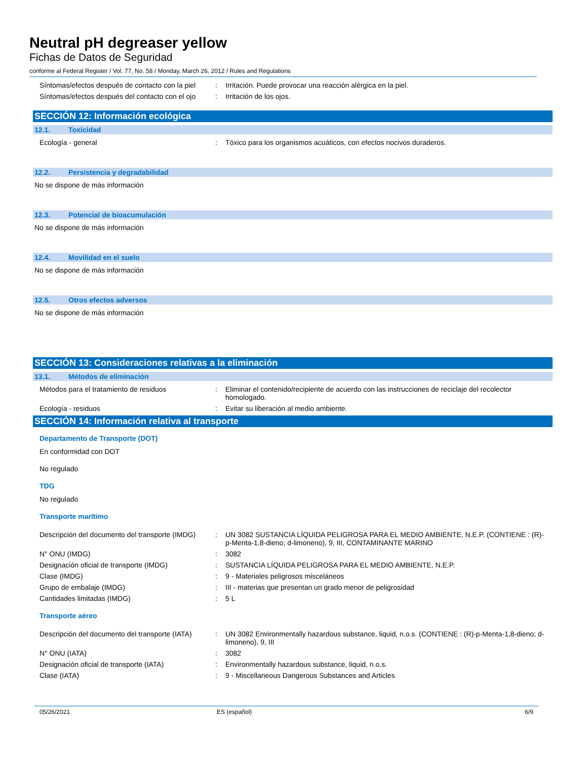Neutral pH degreaser yellow
Fichas de Datos de Seguridad
conforme al Federal Register / Vol. 77, No. 58 / Monday, March 26, 2012 / Rules and Regulations
Síntomas/efectos después de contacto con la piel
: Irritación. Puede provocar una reacción alérgica en la piel.
Síntomas/efectos después del contacto con el ojo
: Irritación de los ojos.
SECCIÓN 12: Información ecológica
12.1. Toxicidad
Ecología - general : Tóxico para los organismos acuáticos, con efectos nocivos duraderos.
12.2. Persistencia y degradabilidad
No se dispone de más información
12.3. Potencial de bioacumulación
No se dispone de más información
12.4. Movilidad en el suelo
No se dispone de más información
12.5. Otros efectos adversos
No se dispone de más información
SECCIÓN 13: Consideraciones relativas a la eliminación
13.1. Métodos de eliminación
Métodos para el tratamiento de residuos : Eliminar el contenido/recipiente de acuerdo con las instrucciones de reciclaje del recolector homologado.
Ecología - residuos : Evitar su liberación al medio ambiente.
SECCIÓN 14: Información relativa al transporte
Departamento de Transporte (DOT)
En conformidad con DOT
No regulado
TDG
No regulado
Transporte marítimo
Descripción del documento del transporte (IMDG)
: UN 3082 SUSTANCIA LÍQUIDA PELIGROSA PARA EL MEDIO AMBIENTE, N.E.P. (CONTIENE : (R)-p-Menta-1,8-dieno; d-limoneno), 9, III, CONTAMINANTE MARINO
N° ONU (IMDG) : 3082
Designación oficial de transporte (IMDG)
: SUSTANCIA LÍQUIDA PELIGROSA PARA EL MEDIO AMBIENTE, N.E.P.
Clase (IMDG) : 9 - Materiales peligrosos misceláneos
Grupo de embalaje (IMDG) : III - materias que presentan un grado menor de peligrosidad
Cantidades limitadas (IMDG) : 5 L
Transporte aéreo
Descripción del documento del transporte (IATA)
: UN 3082 Environmentally hazardous substance, liquid, n.o.s. (CONTIENE : (R)-p-Menta-1,8-dieno; d-limoneno), 9, III
N° ONU (IATA) : 3082
Designación oficial de transporte (IATA)
: Environmentally hazardous substance, liquid, n.o.s.
Clase (IATA) : 9 - Miscellaneous Dangerous Substances and Articles
05/26/2021 ES (español) 6/9